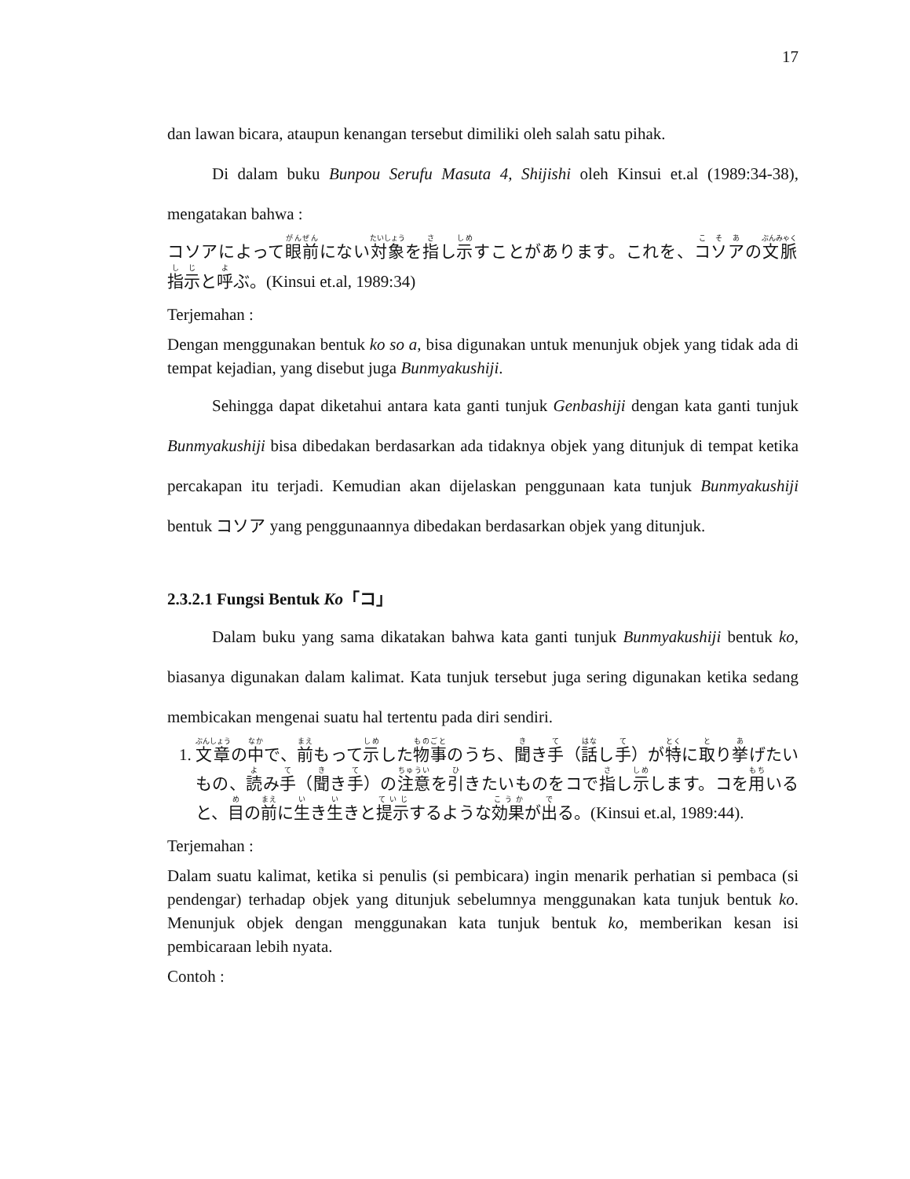17
dan lawan bicara, ataupun kenangan tersebut dimiliki oleh salah satu pihak.
Di dalam buku Bunpou Serufu Masuta 4, Shijishi oleh Kinsui et.al (1989:34-38), mengatakan bahwa :
コソアによって眼前にない対象を指し示すことがあります。これを、コソアの文脈指示と呼ぶ。(Kinsui et.al, 1989:34)
Terjemahan :
Dengan menggunakan bentuk ko so a, bisa digunakan untuk menunjuk objek yang tidak ada di tempat kejadian, yang disebut juga Bunmyakushiji.
Sehingga dapat diketahui antara kata ganti tunjuk Genbashiji dengan kata ganti tunjuk Bunmyakushiji bisa dibedakan berdasarkan ada tidaknya objek yang ditunjuk di tempat ketika percakapan itu terjadi. Kemudian akan dijelaskan penggunaan kata tunjuk Bunmyakushiji bentuk コソア yang penggunaannya dibedakan berdasarkan objek yang ditunjuk.
2.3.2.1 Fungsi Bentuk Ko「コ」
Dalam buku yang sama dikatakan bahwa kata ganti tunjuk Bunmyakushiji bentuk ko, biasanya digunakan dalam kalimat. Kata tunjuk tersebut juga sering digunakan ketika sedang membicakan mengenai suatu hal tertentu pada diri sendiri.
1. 文章の中で、前もって示した物事のうち、聞き手（話し手）が特に取り挙げたいもの、読み手（聞き手）の注意を引きたいものをコで指し示します。コを用いると、目の前に生き生きと提示するような効果が出る。(Kinsui et.al, 1989:44).
Terjemahan :
Dalam suatu kalimat, ketika si penulis (si pembicara) ingin menarik perhatian si pembaca (si pendengar) terhadap objek yang ditunjuk sebelumnya menggunakan kata tunjuk bentuk ko. Menunjuk objek dengan menggunakan kata tunjuk bentuk ko, memberikan kesan isi pembicaraan lebih nyata.
Contoh :